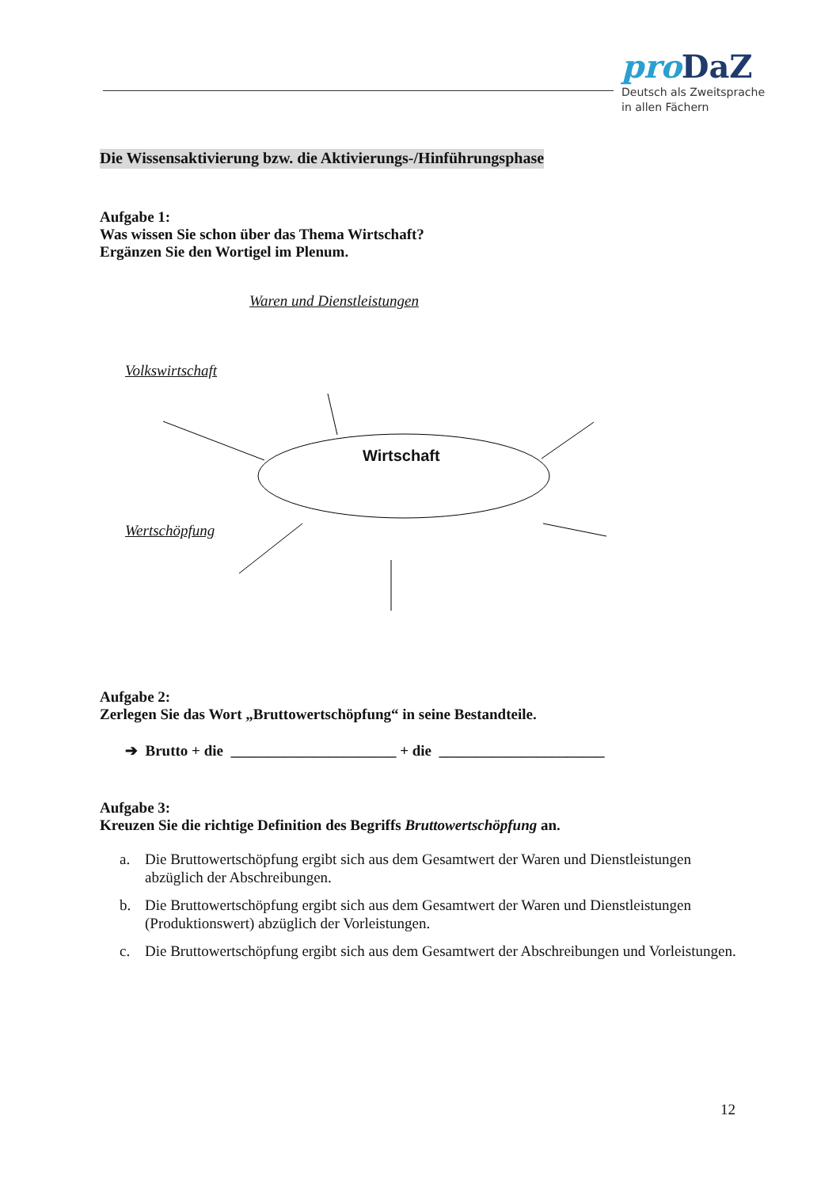pro DaZ
Deutsch als Zweitsprache
in allen Fächern
Die Wissensaktivierung bzw. die Aktivierungs-/Hinführungsphase
Aufgabe 1:
Was wissen Sie schon über das Thema Wirtschaft?
Ergänzen Sie den Wortigel im Plenum.
Waren und Dienstleistungen
Volkswirtschaft
Wertschöpfung
Wirtschaft
Aufgabe 2:
Zerlegen Sie das Wort „Bruttowertschöpfung“ in seine Bestandteile.
➔ Brutto + die ______________________ + die ______________________
Aufgabe 3:
Kreuzen Sie die richtige Definition des Begriffs Bruttowertschöpfung an.
a. Die Bruttowertschöpfung ergibt sich aus dem Gesamtwert der Waren und Dienstleistungen abzüglich der Abschreibungen.
b. Die Bruttowertschöpfung ergibt sich aus dem Gesamtwert der Waren und Dienstleistungen (Produktionswert) abzüglich der Vorleistungen.
c. Die Bruttowertschöpfung ergibt sich aus dem Gesamtwert der Abschreibungen und Vorleistungen.
12